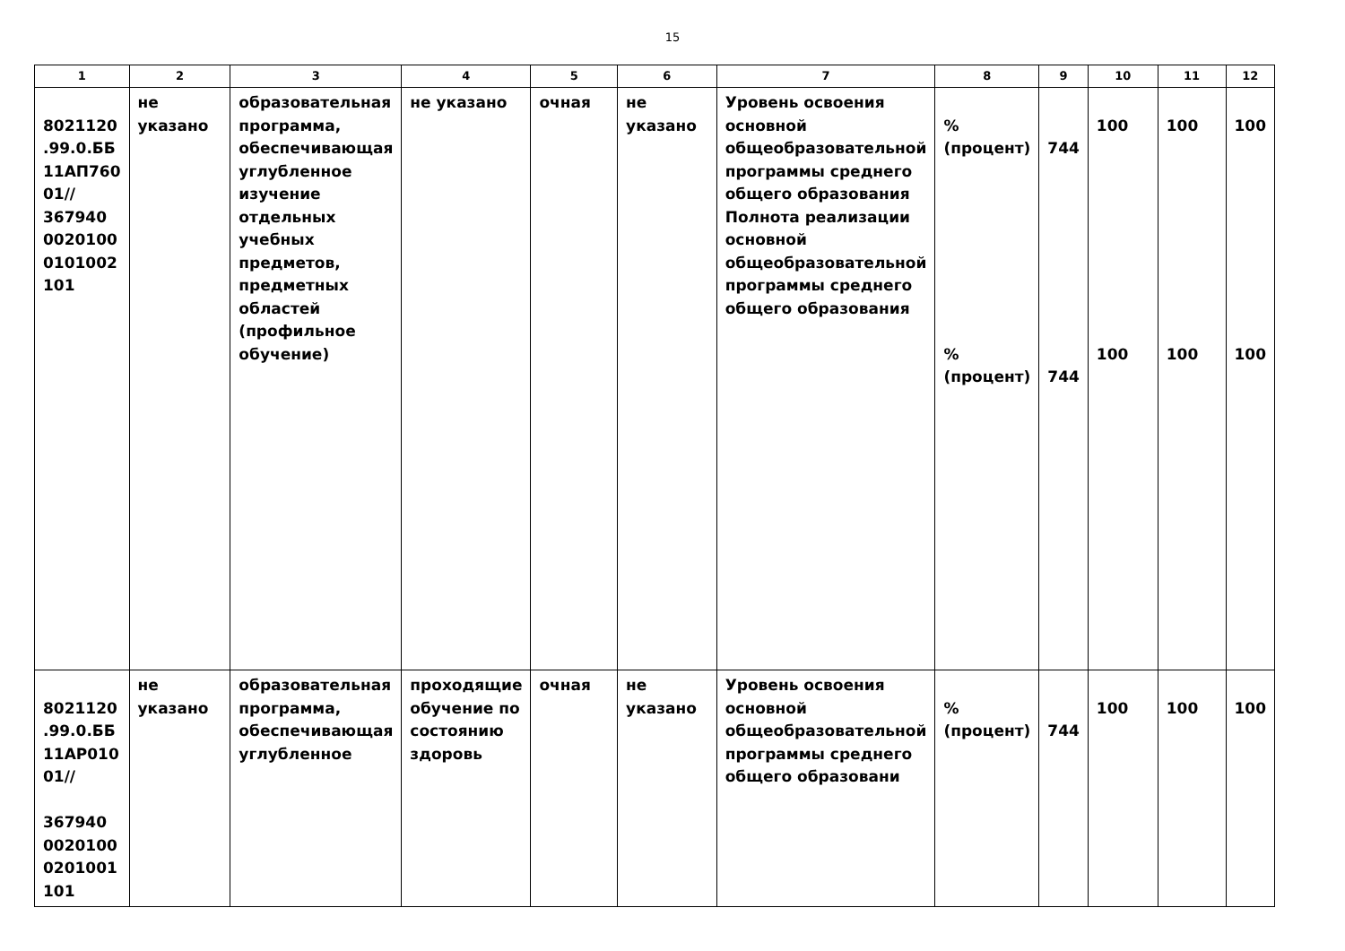15
| 1 | 2 | 3 | 4 | 5 | 6 | 7 | 8 | 9 | 10 | 11 | 12 |
| --- | --- | --- | --- | --- | --- | --- | --- | --- | --- | --- | --- |
| 8021120 .99.0.ББ 11АП760 01// 367940 0020100 0101002 101 | не указано | образовательная программа, обеспечивающая углубленное изучение отдельных учебных предметов, предметных областей (профильное обучение) | не указано | очная | не указано | Уровень освоения основной общеобразовательной программы среднего общего образования Полнота реализации основной общеобразовательной программы среднего общего образования | % (процент) % (процент) | 744 744 | 100 100 | 100 100 | 100 100 |
| 8021120 .99.0.ББ 11АР010 01// 367940 0020100 0201001 101 | не указано | образовательная программа, обеспечивающая углубленное | проходящие обучение по состоянию здоровь | очная | не указано | Уровень освоения основной общеобразовательной программы среднего общего образовани | % (процент) | 744 | 100 | 100 | 100 |